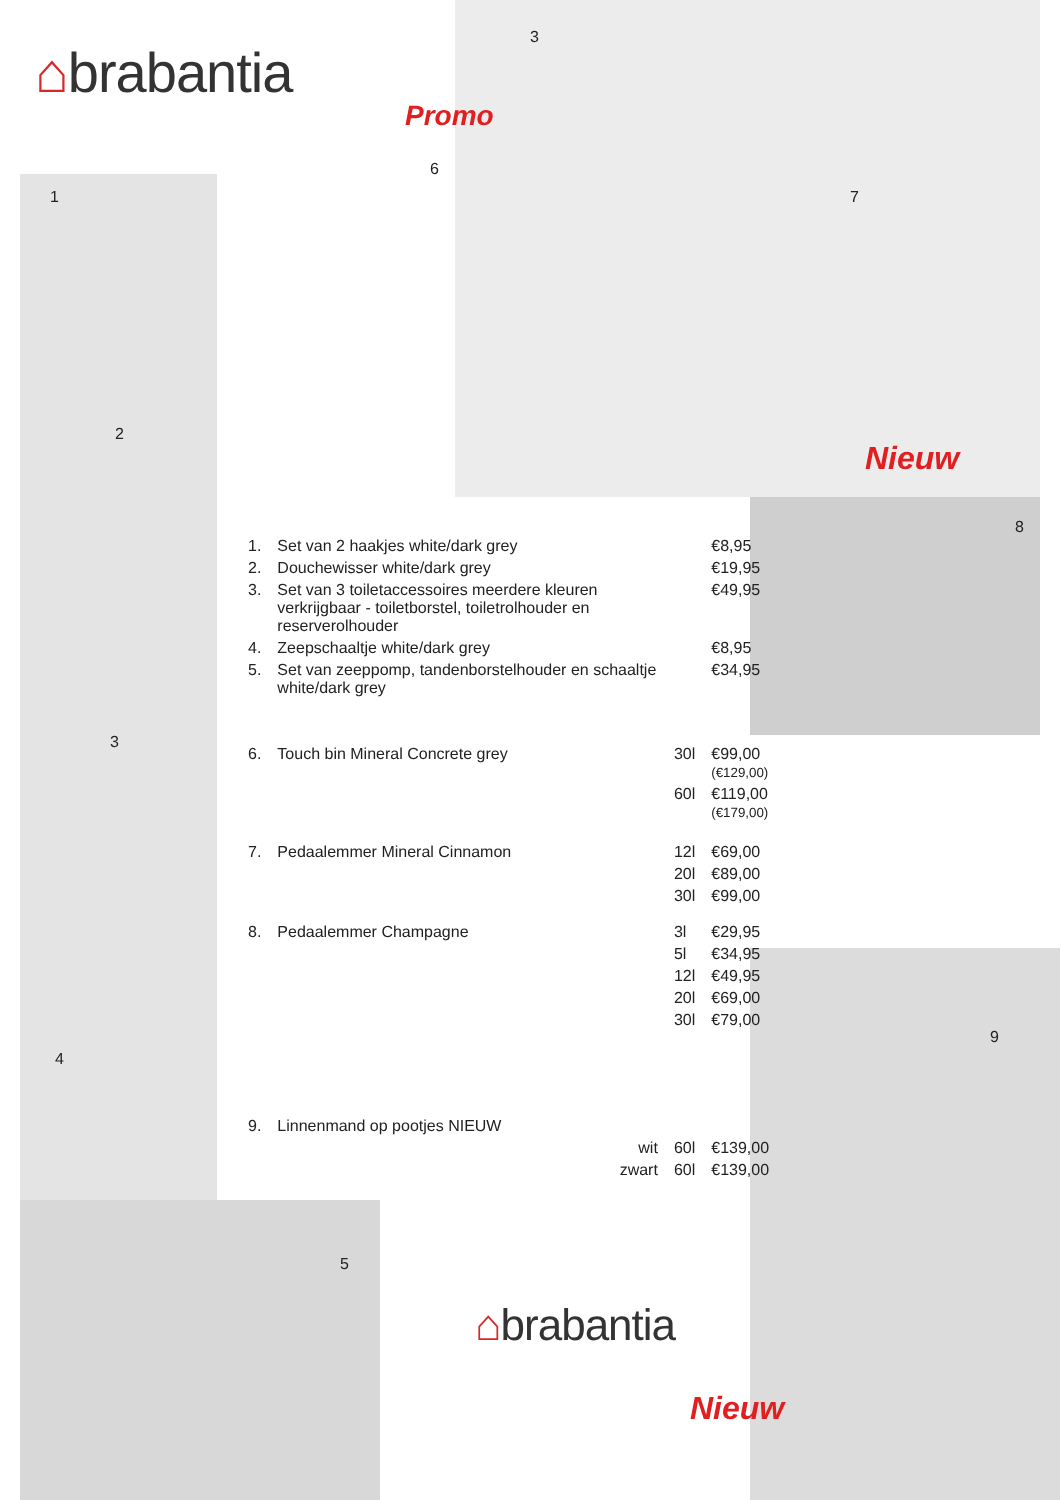⌂brabantia
Promo
6
3
7
Nieuw
8
1
2
3
4
5
9
| 1. | Set van 2 haakjes white/dark grey | | €8,95 |
| 2. | Douchewisser white/dark grey | | €19,95 |
| 3. | Set van 3 toiletaccessoires meerdere kleuren verkrijgbaar - toiletborstel, toiletrolhouder en reserverolhouder | | €49,95 |
| 4. | Zeepschaaltje white/dark grey | | €8,95 |
| 5. | Set van zeeppomp, tandenborstelhouder en schaaltje white/dark grey | | €34,95 |
| 6. | Touch bin Mineral Concrete grey | 30l | €99,00 (€129,00) |
| | | 60l | €119,00 (€179,00) |
| 7. | Pedaalemmer Mineral Cinnamon | 12l | €69,00 |
| | | 20l | €89,00 |
| | | 30l | €99,00 |
| 8. | Pedaalemmer Champagne | 3l | €29,95 |
| | | 5l | €34,95 |
| | | 12l | €49,95 |
| | | 20l | €69,00 |
| | | 30l | €79,00 |
| 9. | Linnenmand op pootjes NIEUW | | |
| | wit | 60l | €139,00 |
| | zwart | 60l | €139,00 |
⌂brabantia
Nieuw